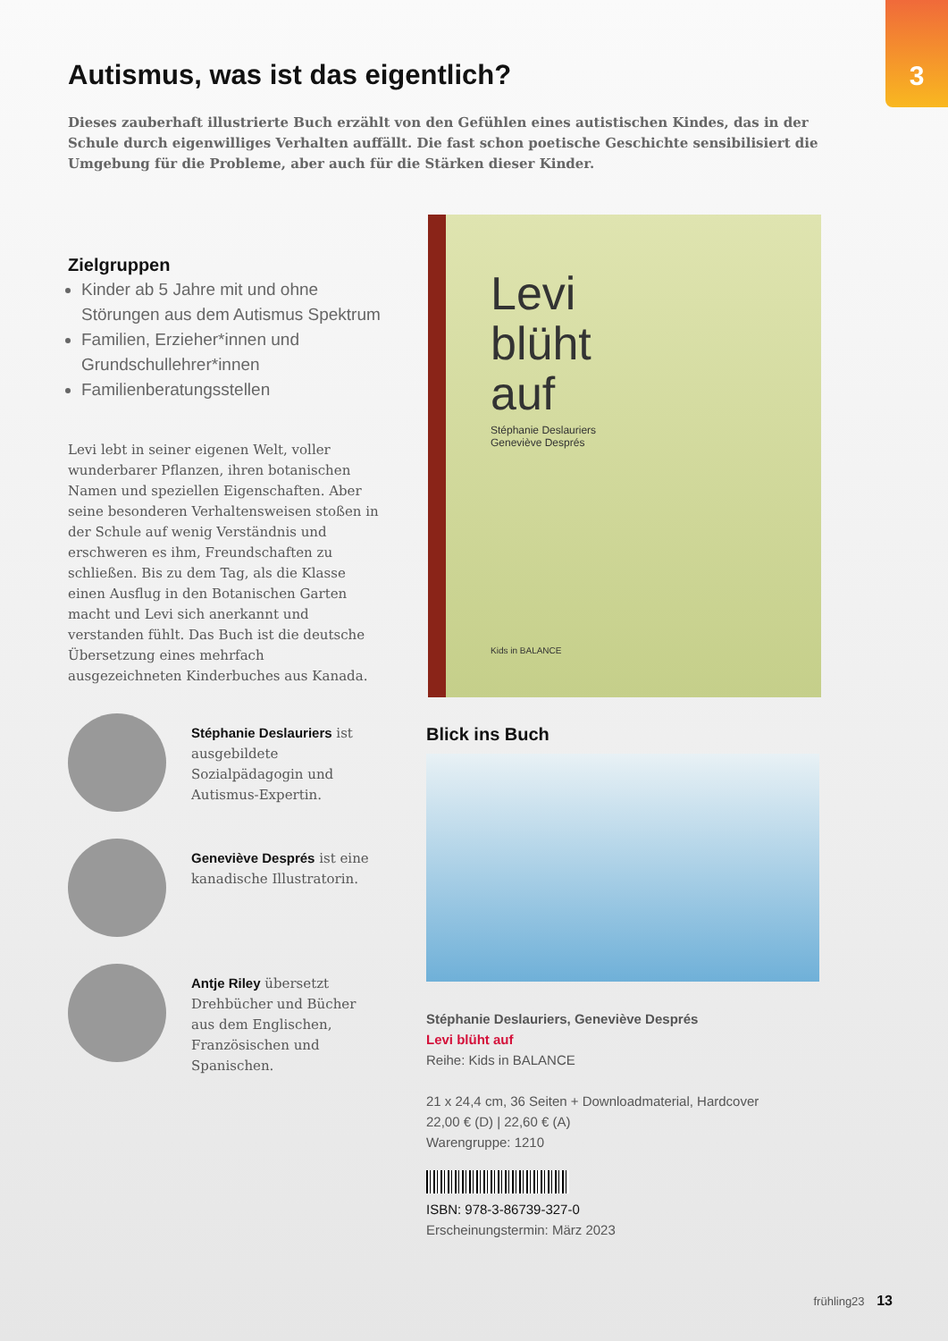3
Autismus, was ist das eigentlich?
Dieses zauberhaft illustrierte Buch erzählt von den Gefühlen eines autistischen Kindes, das in der Schule durch eigenwilliges Verhalten auffällt. Die fast schon poetische Geschichte sensibilisiert die Umgebung für die Probleme, aber auch für die Stärken dieser Kinder.
Zielgruppen
Kinder ab 5 Jahre mit und ohne Störungen aus dem Autismus Spektrum
Familien, Erzieher*innen und Grundschullehrer*innen
Familienberatungsstellen
Levi lebt in seiner eigenen Welt, voller wunderbarer Pflanzen, ihren botanischen Namen und speziellen Eigenschaften. Aber seine besonderen Verhaltensweisen stoßen in der Schule auf wenig Verständnis und erschweren es ihm, Freundschaften zu schließen. Bis zu dem Tag, als die Klasse einen Ausflug in den Botanischen Garten macht und Levi sich anerkannt und verstanden fühlt. Das Buch ist die deutsche Übersetzung eines mehrfach ausgezeichneten Kinderbuches aus Kanada.
Stéphanie Deslauriers ist ausgebildete Sozialpädagogin und Autismus-Expertin.
Geneviève Després ist eine kanadische Illustratorin.
Antje Riley übersetzt Drehbücher und Bücher aus dem Englischen, Französischen und Spanischen.
Levi
blüht
auf
Stéphanie Deslauriers
Geneviève Després
Kids in BALANCE
Blick ins Buch
Stéphanie Deslauriers, Geneviève Després
Levi blüht auf
Reihe: Kids in BALANCE
21 x 24,4 cm, 36 Seiten + Downloadmaterial, Hardcover
22,00 € (D) | 22,60 € (A)
Warengruppe: 1210
ISBN: 978-3-86739-327-0
Erscheinungstermin: März 2023
frühling23 13